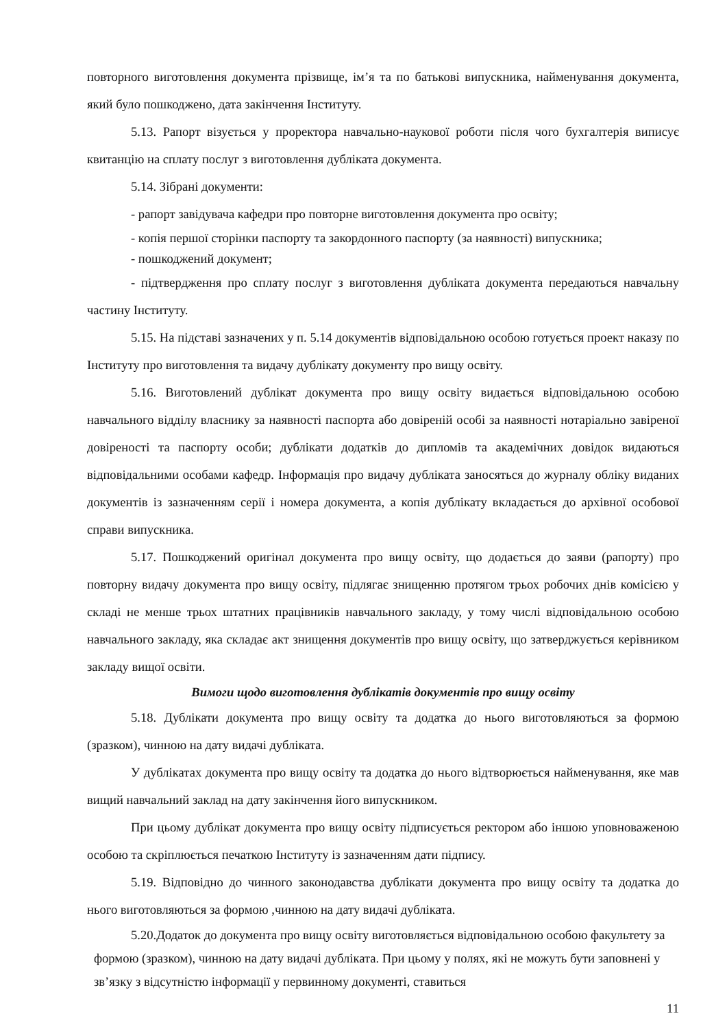повторного виготовлення документа прізвище, ім’я та по батькові випускника, найменування документа, який було пошкоджено, дата закінчення Інституту.
5.13. Рапорт візується у проректора навчально-наукової роботи після чого бухгалтерія виписує квитанцію на сплату послуг з виготовлення дубліката документа.
5.14. Зібрані документи:
- рапорт завідувача кафедри про повторне виготовлення документа про освіту;
- копія першої сторінки паспорту та закордонного паспорту (за наявності) випускника;
- пошкоджений документ;
- підтвердження про сплату послуг з виготовлення дубліката документа передаються навчальну частину Інституту.
5.15. На підставі зазначених у п. 5.14 документів відповідальною особою готується проект наказу по Інституту про виготовлення та видачу дублікату документу про вищу освіту.
5.16. Виготовлений дублікат документа про вищу освіту видається відповідальною особою навчального відділу власнику за наявності паспорта або довіреній особі за наявності нотаріально завіреної довіреності та паспорту особи; дублікати додатків до дипломів та академічних довідок видаються відповідальними особами кафедр. Інформація про видачу дубліката заносяться до журналу обліку виданих документів із зазначенням серії і номера документа, а копія дублікату вкладається до архівної особової справи випускника.
5.17. Пошкоджений оригінал документа про вищу освіту, що додається до заяви (рапорту) про повторну видачу документа про вищу освіту, підлягає знищенню протягом трьох робочих днів комісією у складі не менше трьох штатних працівників навчального закладу, у тому числі відповідальною особою навчального закладу, яка складає акт знищення документів про вищу освіту, що затверджується керівником закладу вищої освіти.
Вимоги щодо виготовлення дублікатів документів про вищу освіту
5.18. Дублікати документа про вищу освіту та додатка до нього виготовляються за формою (зразком), чинною на дату видачі дубліката.
У дублікатах документа про вищу освіту та додатка до нього відтворюється найменування, яке мав вищий навчальний заклад на дату закінчення його випускником.
При цьому дублікат документа про вищу освіту підписується ректором або іншою уповноваженою особою та скріплюється печаткою Інституту із зазначенням дати підпису.
5.19. Відповідно до чинного законодавства дублікати документа про вищу освіту та додатка до нього виготовляються за формою ,чинною на дату видачі дубліката.
5.20.Додаток до документа про вищу освіту виготовляється відповідальною особою факультету за формою (зразком), чинною на дату видачі дубліката. При цьому у полях, які не можуть бути заповнені у зв’язку з відсутністю інформації у первинному документі, ставиться
11